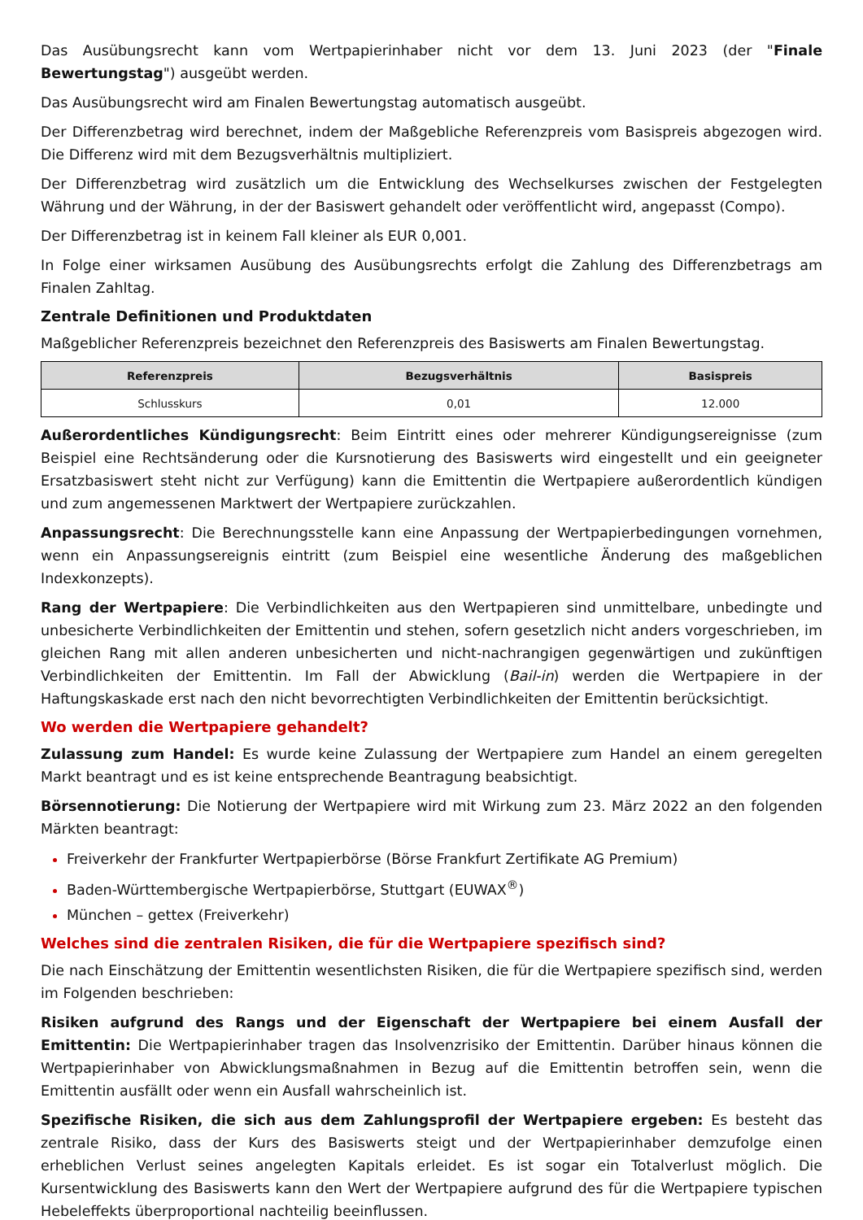Das Ausübungsrecht kann vom Wertpapierinhaber nicht vor dem 13. Juni 2023 (der "Finale Bewertungstag") ausgeübt werden.
Das Ausübungsrecht wird am Finalen Bewertungstag automatisch ausgeübt.
Der Differenzbetrag wird berechnet, indem der Maßgebliche Referenzpreis vom Basispreis abgezogen wird. Die Differenz wird mit dem Bezugsverhältnis multipliziert.
Der Differenzbetrag wird zusätzlich um die Entwicklung des Wechselkurses zwischen der Festgelegten Währung und der Währung, in der der Basiswert gehandelt oder veröffentlicht wird, angepasst (Compo).
Der Differenzbetrag ist in keinem Fall kleiner als EUR 0,001.
In Folge einer wirksamen Ausübung des Ausübungsrechts erfolgt die Zahlung des Differenzbetrags am Finalen Zahltag.
Zentrale Definitionen und Produktdaten
Maßgeblicher Referenzpreis bezeichnet den Referenzpreis des Basiswerts am Finalen Bewertungstag.
| Referenzpreis | Bezugsverhältnis | Basispreis |
| --- | --- | --- |
| Schlusskurs | 0,01 | 12.000 |
Außerordentliches Kündigungsrecht: Beim Eintritt eines oder mehrerer Kündigungsereignisse (zum Beispiel eine Rechtsänderung oder die Kursnotierung des Basiswerts wird eingestellt und ein geeigneter Ersatzbasiswert steht nicht zur Verfügung) kann die Emittentin die Wertpapiere außerordentlich kündigen und zum angemessenen Marktwert der Wertpapiere zurückzahlen.
Anpassungsrecht: Die Berechnungsstelle kann eine Anpassung der Wertpapierbedingungen vornehmen, wenn ein Anpassungsereignis eintritt (zum Beispiel eine wesentliche Änderung des maßgeblichen Indexkonzepts).
Rang der Wertpapiere: Die Verbindlichkeiten aus den Wertpapieren sind unmittelbare, unbedingte und unbesicherte Verbindlichkeiten der Emittentin und stehen, sofern gesetzlich nicht anders vorgeschrieben, im gleichen Rang mit allen anderen unbesicherten und nicht-nachrangigen gegenwärtigen und zukünftigen Verbindlichkeiten der Emittentin. Im Fall der Abwicklung (Bail-in) werden die Wertpapiere in der Haftungskaskade erst nach den nicht bevorrechtigten Verbindlichkeiten der Emittentin berücksichtigt.
Wo werden die Wertpapiere gehandelt?
Zulassung zum Handel: Es wurde keine Zulassung der Wertpapiere zum Handel an einem geregelten Markt beantragt und es ist keine entsprechende Beantragung beabsichtigt.
Börsennotierung: Die Notierung der Wertpapiere wird mit Wirkung zum 23. März 2022 an den folgenden Märkten beantragt:
Freiverkehr der Frankfurter Wertpapierbörse (Börse Frankfurt Zertifikate AG Premium)
Baden-Württembergische Wertpapierbörse, Stuttgart (EUWAX<sup>®</sup>)
München – gettex (Freiverkehr)
Welches sind die zentralen Risiken, die für die Wertpapiere spezifisch sind?
Die nach Einschätzung der Emittentin wesentlichsten Risiken, die für die Wertpapiere spezifisch sind, werden im Folgenden beschrieben:
Risiken aufgrund des Rangs und der Eigenschaft der Wertpapiere bei einem Ausfall der Emittentin: Die Wertpapierinhaber tragen das Insolvenzrisiko der Emittentin. Darüber hinaus können die Wertpapierinhaber von Abwicklungsmaßnahmen in Bezug auf die Emittentin betroffen sein, wenn die Emittentin ausfällt oder wenn ein Ausfall wahrscheinlich ist.
Spezifische Risiken, die sich aus dem Zahlungsprofil der Wertpapiere ergeben: Es besteht das zentrale Risiko, dass der Kurs des Basiswerts steigt und der Wertpapierinhaber demzufolge einen erheblichen Verlust seines angelegten Kapitals erleidet. Es ist sogar ein Totalverlust möglich. Die Kursentwicklung des Basiswerts kann den Wert der Wertpapiere aufgrund des für die Wertpapiere typischen Hebeleffekts überproportional nachteilig beeinflussen.